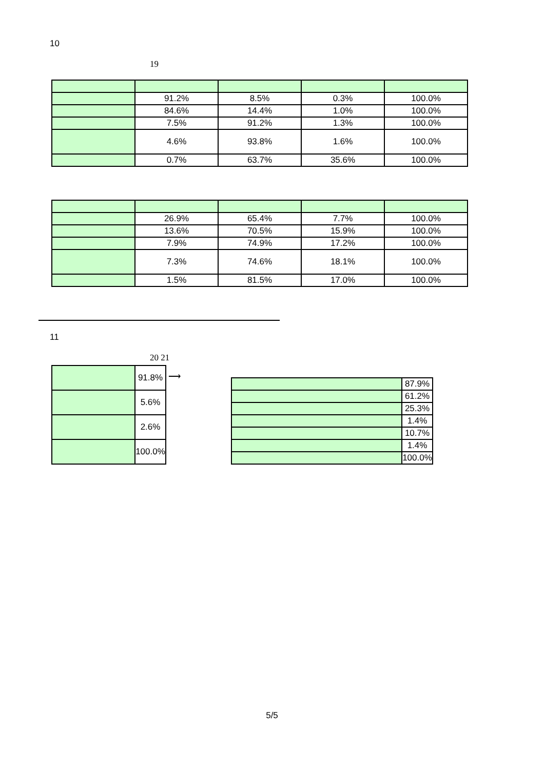10
19
| | 91.2% | 8.5% | 0.3% | 100.0% |
| | 84.6% | 14.4% | 1.0% | 100.0% |
| | 7.5% | 91.2% | 1.3% | 100.0% |
| | 4.6% | 93.8% | 1.6% | 100.0% |
| | 0.7% | 63.7% | 35.6% | 100.0% |
| | 26.9% | 65.4% | 7.7% | 100.0% |
| | 13.6% | 70.5% | 15.9% | 100.0% |
| | 7.9% | 74.9% | 17.2% | 100.0% |
| | 7.3% | 74.6% | 18.1% | 100.0% |
| | 1.5% | 81.5% | 17.0% | 100.0% |
11
20 21
| | 91.8% |
| | 5.6% |
| | 2.6% |
| | 100.0% |
⟶
| | 87.9% |
| | 61.2% |
| | 25.3% |
| | 1.4% |
| | 10.7% |
| | 1.4% |
| | 100.0% |
5/5